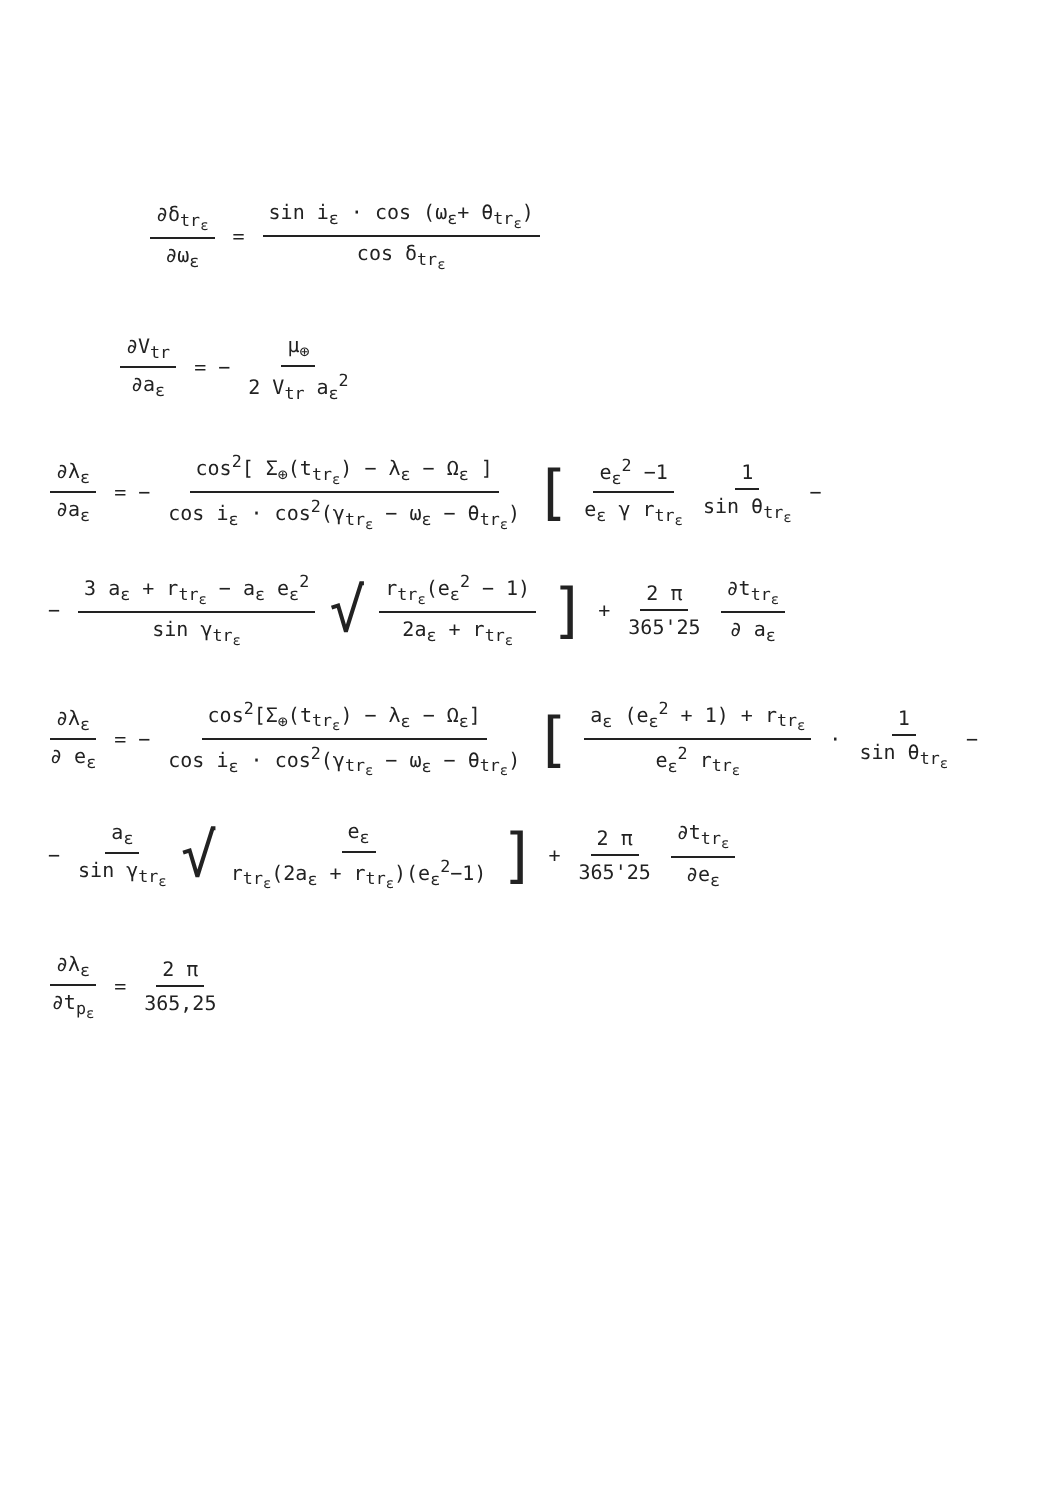∂δ<sub>tr<sub>ε</sub></sub> ∂ω<sub>ε</sub> = sin i<sub>ε</sub> · cos (ω<sub>ε</sub>+ θ<sub>tr<sub>ε</sub></sub>) cos δ<sub>tr<sub>ε</sub></sub>
∂V<sub>tr</sub> ∂a<sub>ε</sub> = − μ<sub>⊕</sub> 2 V<sub>tr</sub> a<sub>ε</sub><sup>2</sup>
∂λ<sub>ε</sub> ∂a<sub>ε</sub> = − cos<sup>2</sup>[ Σ<sub>⊕</sub>(t<sub>tr<sub>ε</sub></sub>) − λ<sub>ε</sub> − Ω<sub>ε</sub> ] cos i<sub>ε</sub> · cos<sup>2</sup>(γ<sub>tr<sub>ε</sub></sub> − ω<sub>ε</sub> − θ<sub>tr<sub>ε</sub></sub>) [e<sub>ε</sub><sup>2</sup> −1 e<sub>ε</sub> γ r<sub>tr<sub>ε</sub></sub> 1 sin θ<sub>tr<sub>ε</sub></sub> −
− 3 a<sub>ε</sub> + r<sub>tr<sub>ε</sub></sub> − a<sub>ε</sub> e<sub>ε</sub><sup>2</sup> sin γ<sub>tr<sub>ε</sub></sub> √ r<sub>tr<sub>ε</sub></sub>(e<sub>ε</sub><sup>2</sup> − 1) 2a<sub>ε</sub> + r<sub>tr<sub>ε</sub></sub>] + 2 π 365'25 ∂t<sub>tr<sub>ε</sub></sub> ∂ a<sub>ε</sub>
∂λ<sub>ε</sub> ∂ e<sub>ε</sub> = − cos<sup>2</sup>[Σ<sub>⊕</sub>(t<sub>tr<sub>ε</sub></sub>) − λ<sub>ε</sub> − Ω<sub>ε</sub>] cos i<sub>ε</sub> · cos<sup>2</sup>(γ<sub>tr<sub>ε</sub></sub> − ω<sub>ε</sub> − θ<sub>tr<sub>ε</sub></sub>) [a<sub>ε</sub> (e<sub>ε</sub><sup>2</sup> + 1) + r<sub>tr<sub>ε</sub></sub> e<sub>ε</sub><sup>2</sup> r<sub>tr<sub>ε</sub></sub> · 1 sin θ<sub>tr<sub>ε</sub></sub> −
− a<sub>ε</sub> sin γ<sub>tr<sub>ε</sub></sub> √ e<sub>ε</sub> r<sub>tr<sub>ε</sub></sub>(2a<sub>ε</sub> + r<sub>tr<sub>ε</sub></sub>)(e<sub>ε</sub><sup>2</sup>−1)] + 2 π 365'25 ∂t<sub>tr<sub>ε</sub></sub> ∂e<sub>ε</sub>
∂λ<sub>ε</sub> ∂t<sub>p<sub>ε</sub></sub> = 2 π 365,25